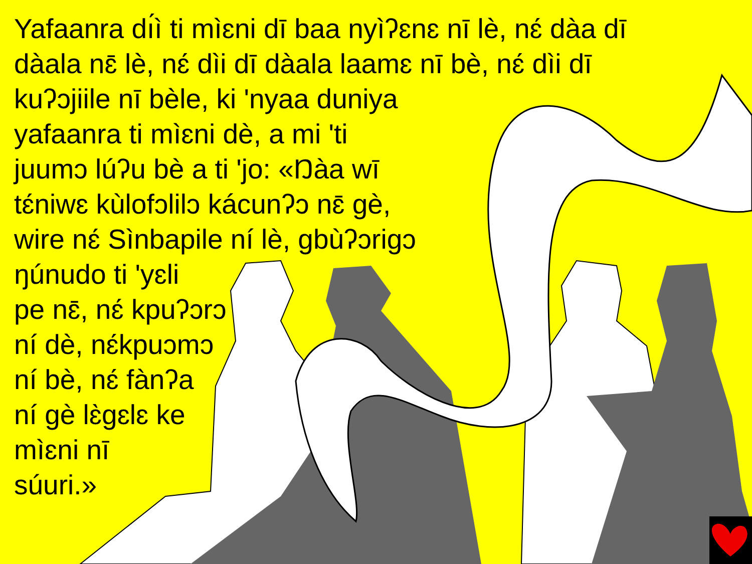Yafaanra dı́ì ti mìɛni dī baa nyìʔɛnɛ nī lè, nɛ́ dàa dī
dàala nɛ̄ lè, nɛ́ dìi dī dàala laamɛ nī bè, nɛ́ dìi dī
kuʔɔjiile nī bèle, ki 'nyaa duniya
yafaanra ti mìɛni dè, a mi 'ti
juumɔ lúʔu bè a ti 'jo: «Ŋàa wī
tɛ́niwɛ kùlofɔlilɔ kácunʔɔ nɛ̄ gè,
wire nɛ́ Sìnbapile ní lè, gbùʔɔrigɔ
ŋúnudo ti 'yɛli
pe nɛ̄, nɛ́ kpuʔɔrɔ
ní dè, nɛ́kpuɔmɔ
ní bè, nɛ́ fànʔa
ní gè lɛ̀gɛlɛ ke
mìɛni nī
súuri.»